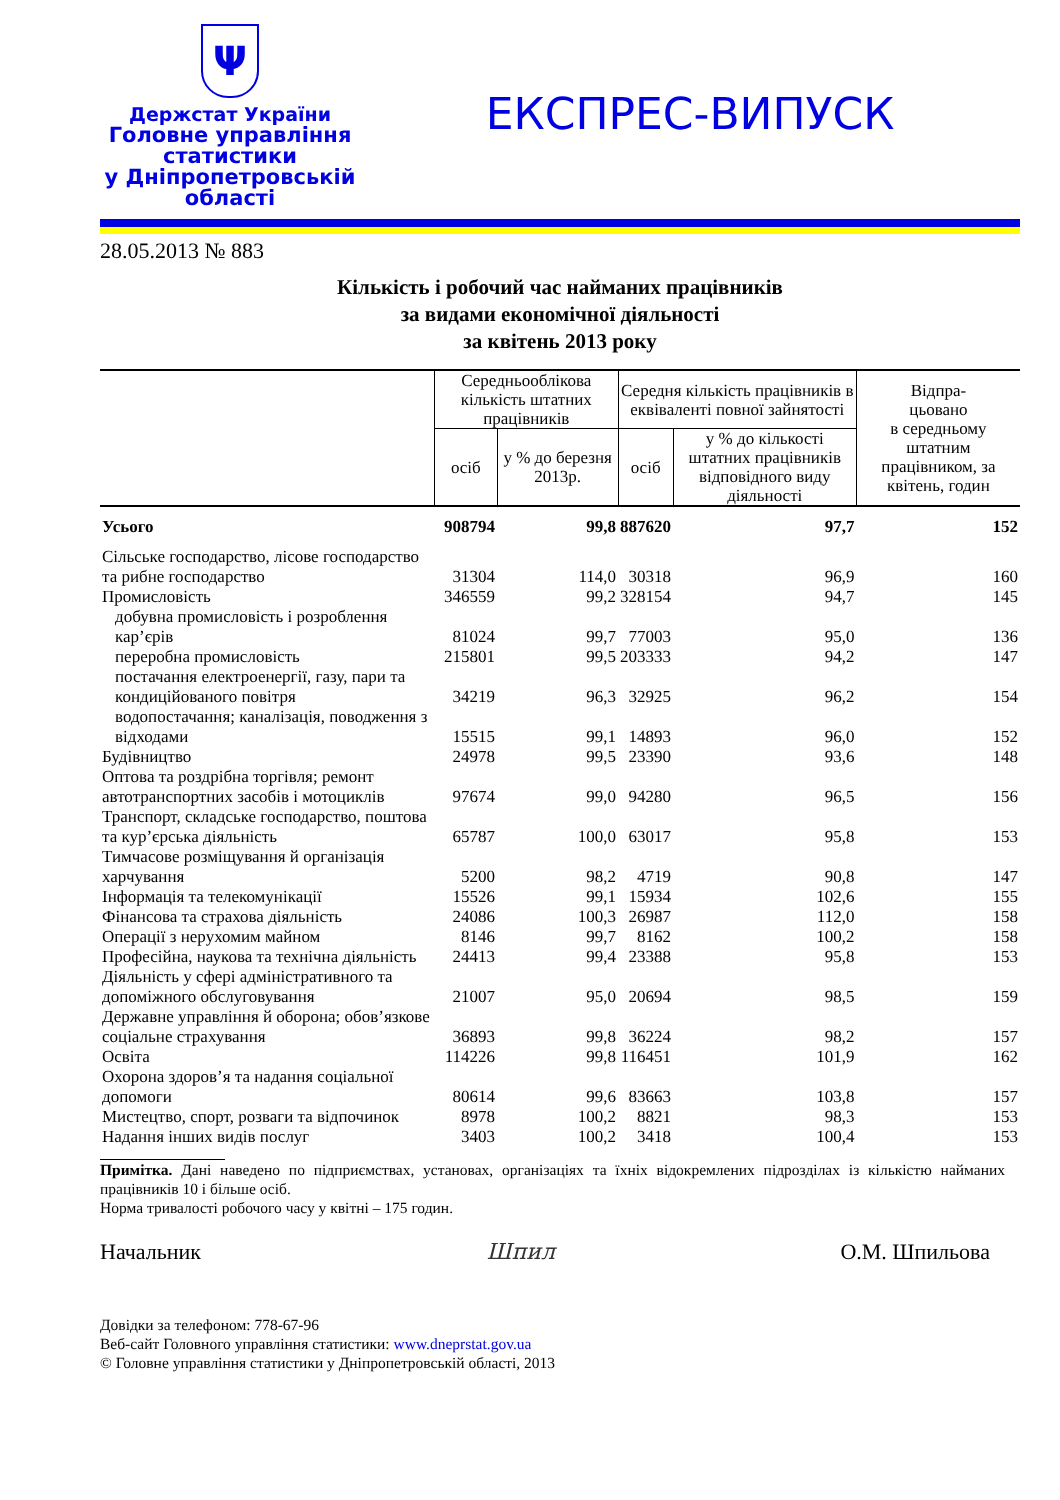Ψ
Держстат України
Головне управління
статистики
у Дніпропетровській
області
ЕКСПРЕС-ВИПУСК
28.05.2013 № 883
Кількість і робочий час найманих працівників
за видами економічної діяльності
за квітень 2013 року
| | Середньооблікова кількість штатних працівників | | Середня кількість працівників в еквіваленті повної зайнятості | | Відпра- цьовано в середньому штатним працівником, за квітень, годин |
| --- | --- | --- | --- | --- | --- |
| | осіб | у % до березня 2013р. | осіб | у % до кількості штатних працівників відповідного виду діяльності | |
| Усього | 908794 | 99,8 | 887620 | 97,7 | 152 |
| Сільське господарство, лісове господарство та рибне господарство | 31304 | 114,0 | 30318 | 96,9 | 160 |
| Промисловість | 346559 | 99,2 | 328154 | 94,7 | 145 |
| добувна промисловість і розроблення кар’єрів | 81024 | 99,7 | 77003 | 95,0 | 136 |
| переробна промисловість | 215801 | 99,5 | 203333 | 94,2 | 147 |
| постачання електроенергії, газу, пари та кондиційованого повітря | 34219 | 96,3 | 32925 | 96,2 | 154 |
| водопостачання; каналізація, поводження з відходами | 15515 | 99,1 | 14893 | 96,0 | 152 |
| Будівництво | 24978 | 99,5 | 23390 | 93,6 | 148 |
| Оптова та роздрібна торгівля; ремонт автотранспортних засобів і мотоциклів | 97674 | 99,0 | 94280 | 96,5 | 156 |
| Транспорт, складське господарство, поштова та кур’єрська діяльність | 65787 | 100,0 | 63017 | 95,8 | 153 |
| Тимчасове розміщування й організація харчування | 5200 | 98,2 | 4719 | 90,8 | 147 |
| Інформація та телекомунікації | 15526 | 99,1 | 15934 | 102,6 | 155 |
| Фінансова та страхова діяльність | 24086 | 100,3 | 26987 | 112,0 | 158 |
| Операції з нерухомим майном | 8146 | 99,7 | 8162 | 100,2 | 158 |
| Професійна, наукова та технічна діяльність | 24413 | 99,4 | 23388 | 95,8 | 153 |
| Діяльність у сфері адміністративного та допоміжного обслуговування | 21007 | 95,0 | 20694 | 98,5 | 159 |
| Державне управління й оборона; обов’язкове соціальне страхування | 36893 | 99,8 | 36224 | 98,2 | 157 |
| Освіта | 114226 | 99,8 | 116451 | 101,9 | 162 |
| Охорона здоров’я та надання соціальної допомоги | 80614 | 99,6 | 83663 | 103,8 | 157 |
| Мистецтво, спорт, розваги та відпочинок | 8978 | 100,2 | 8821 | 98,3 | 153 |
| Надання інших видів послуг | 3403 | 100,2 | 3418 | 100,4 | 153 |
Примітка. Дані наведено по підприємствах, установах, організаціях та їхніх відокремлених підрозділах із кількістю найманих працівників 10 і більше осіб.
Норма тривалості робочого часу у квітні – 175 годин.
Начальник Шпил О.М. Шпильова
Довідки за телефоном: 778-67-96
Веб-сайт Головного управління статистики: www.dneprstat.gov.ua
© Головне управління статистики у Дніпропетровській області, 2013